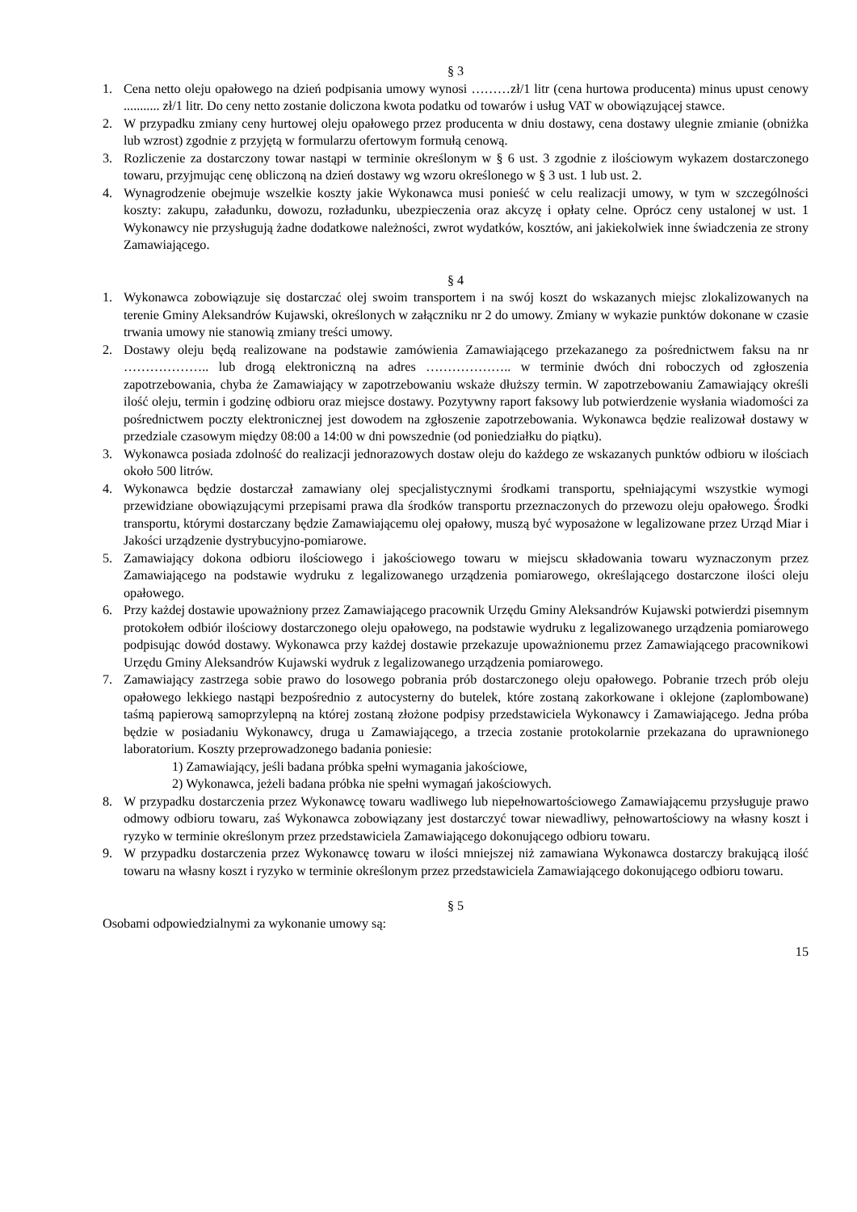§ 3
1. Cena netto oleju opałowego na dzień podpisania umowy wynosi ………zł/1 litr (cena hurtowa producenta) minus upust cenowy ........... zł/1 litr. Do ceny netto zostanie doliczona kwota podatku od towarów i usług VAT w obowiązującej stawce.
2. W przypadku zmiany ceny hurtowej oleju opałowego przez producenta w dniu dostawy, cena dostawy ulegnie zmianie (obniżka lub wzrost) zgodnie z przyjętą w formularzu ofertowym formułą cenową.
3. Rozliczenie za dostarczony towar nastąpi w terminie określonym w § 6 ust. 3 zgodnie z ilościowym wykazem dostarczonego towaru, przyjmując cenę obliczoną na dzień dostawy wg wzoru określonego w § 3 ust. 1 lub ust. 2.
4. Wynagrodzenie obejmuje wszelkie koszty jakie Wykonawca musi ponieść w celu realizacji umowy, w tym w szczególności koszty: zakupu, załadunku, dowozu, rozładunku, ubezpieczenia oraz akcyzę i opłaty celne. Oprócz ceny ustalonej w ust. 1 Wykonawcy nie przysługują żadne dodatkowe należności, zwrot wydatków, kosztów, ani jakiekolwiek inne świadczenia ze strony Zamawiającego.
§ 4
1. Wykonawca zobowiązuje się dostarczać olej swoim transportem i na swój koszt do wskazanych miejsc zlokalizowanych na terenie Gminy Aleksandrów Kujawski, określonych w załączniku nr 2 do umowy. Zmiany w wykazie punktów dokonane w czasie trwania umowy nie stanowią zmiany treści umowy.
2. Dostawy oleju będą realizowane na podstawie zamówienia Zamawiającego przekazanego za pośrednictwem faksu na nr ……………….. lub drogą elektroniczną na adres ……………….. w terminie dwóch dni roboczych od zgłoszenia zapotrzebowania, chyba że Zamawiający w zapotrzebowaniu wskaże dłuższy termin. W zapotrzebowaniu Zamawiający określi ilość oleju, termin i godzinę odbioru oraz miejsce dostawy. Pozytywny raport faksowy lub potwierdzenie wysłania wiadomości za pośrednictwem poczty elektronicznej jest dowodem na zgłoszenie zapotrzebowania. Wykonawca będzie realizował dostawy w przedziale czasowym między 08:00 a 14:00 w dni powszednie (od poniedziałku do piątku).
3. Wykonawca posiada zdolność do realizacji jednorazowych dostaw oleju do każdego ze wskazanych punktów odbioru w ilościach około 500 litrów.
4. Wykonawca będzie dostarczał zamawiany olej specjalistycznymi środkami transportu, spełniającymi wszystkie wymogi przewidziane obowiązującymi przepisami prawa dla środków transportu przeznaczonych do przewozu oleju opałowego. Środki transportu, którymi dostarczany będzie Zamawiającemu olej opałowy, muszą być wyposażone w legalizowane przez Urząd Miar i Jakości urządzenie dystrybucyjno-pomiarowe.
5. Zamawiający dokona odbioru ilościowego i jakościowego towaru w miejscu składowania towaru wyznaczonym przez Zamawiającego na podstawie wydruku z legalizowanego urządzenia pomiarowego, określającego dostarczone ilości oleju opałowego.
6. Przy każdej dostawie upoważniony przez Zamawiającego pracownik Urzędu Gminy Aleksandrów Kujawski potwierdzi pisemnym protokołem odbiór ilościowy dostarczonego oleju opałowego, na podstawie wydruku z legalizowanego urządzenia pomiarowego podpisując dowód dostawy. Wykonawca przy każdej dostawie przekazuje upoważnionemu przez Zamawiającego pracownikowi Urzędu Gminy Aleksandrów Kujawski wydruk z legalizowanego urządzenia pomiarowego.
7. Zamawiający zastrzega sobie prawo do losowego pobrania prób dostarczonego oleju opałowego. Pobranie trzech prób oleju opałowego lekkiego nastąpi bezpośrednio z autocysterny do butelek, które zostaną zakorkowane i oklejone (zaplombowane) taśmą papierową samoprzylepną na której zostaną złożone podpisy przedstawiciela Wykonawcy i Zamawiającego. Jedna próba będzie w posiadaniu Wykonawcy, druga u Zamawiającego, a trzecia zostanie protokolarnie przekazana do uprawnionego laboratorium. Koszty przeprowadzonego badania poniesie:
1) Zamawiający, jeśli badana próbka spełni wymagania jakościowe,
2) Wykonawca, jeżeli badana próbka nie spełni wymagań jakościowych.
8. W przypadku dostarczenia przez Wykonawcę towaru wadliwego lub niepełnowartościowego Zamawiającemu przysługuje prawo odmowy odbioru towaru, zaś Wykonawca zobowiązany jest dostarczyć towar niewadliwy, pełnowartościowy na własny koszt i ryzyko w terminie określonym przez przedstawiciela Zamawiającego dokonującego odbioru towaru.
9. W przypadku dostarczenia przez Wykonawcę towaru w ilości mniejszej niż zamawiana Wykonawca dostarczy brakującą ilość towaru na własny koszt i ryzyko w terminie określonym przez przedstawiciela Zamawiającego dokonującego odbioru towaru.
§ 5
Osobami odpowiedzialnymi za wykonanie umowy są:
15